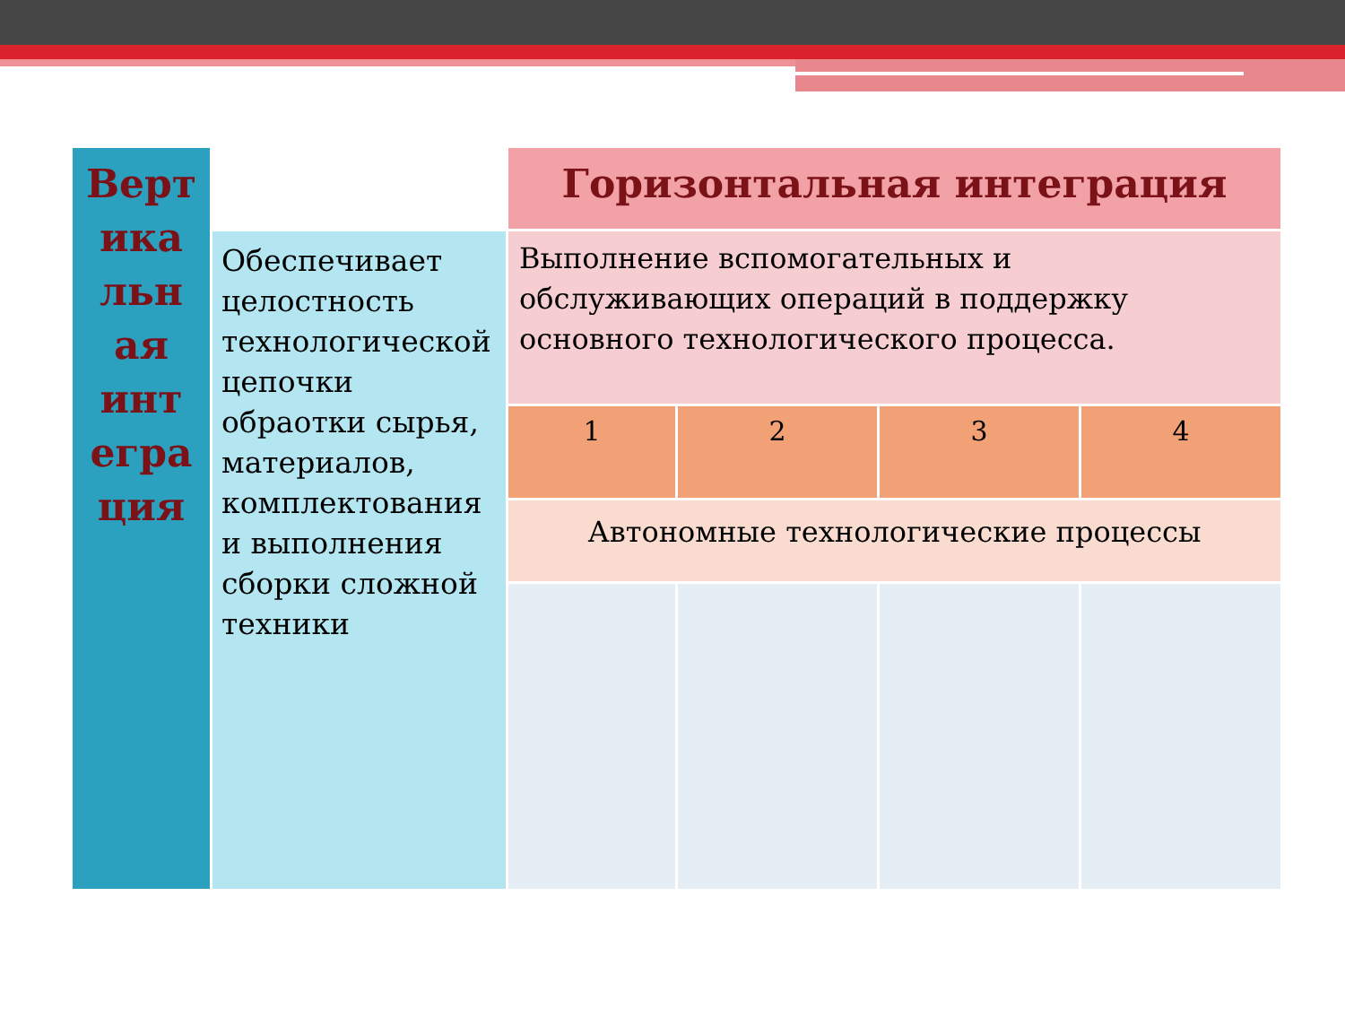| Верт ика льн ая инт егра ция | | Горизонтальная интеграция | | | |
| | Обеспечивает целостность технологической цепочки обраотки сырья, материалов, комплектования и выполнения сборки сложной техники | Выполнение вспомогательных и обслуживающих операций в поддержку основного технологического процесса. | | | |
| | | 1 | 2 | 3 | 4 |
| | | Автономные технологические процессы | | | |